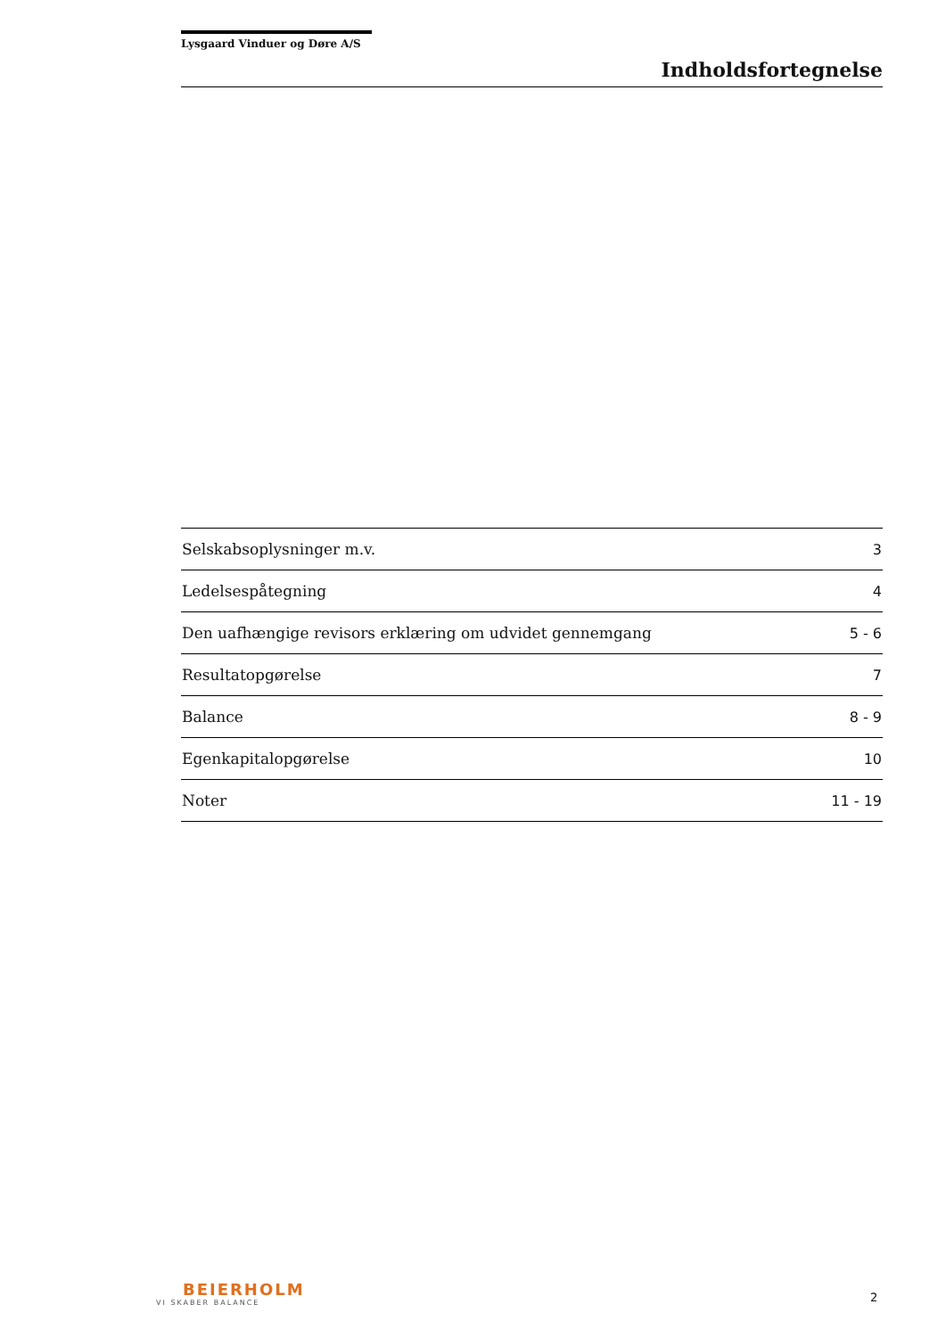Lysgaard Vinduer og Døre A/S
Indholdsfortegnelse
| Selskabsoplysninger m.v. | 3 |
| Ledelsespåtegning | 4 |
| Den uafhængige revisors erklæring om udvidet gennemgang | 5 - 6 |
| Resultatopgørelse | 7 |
| Balance | 8 - 9 |
| Egenkapitalopgørelse | 10 |
| Noter | 11 - 19 |
BEIERHOLM
VI SKABER BALANCE
2